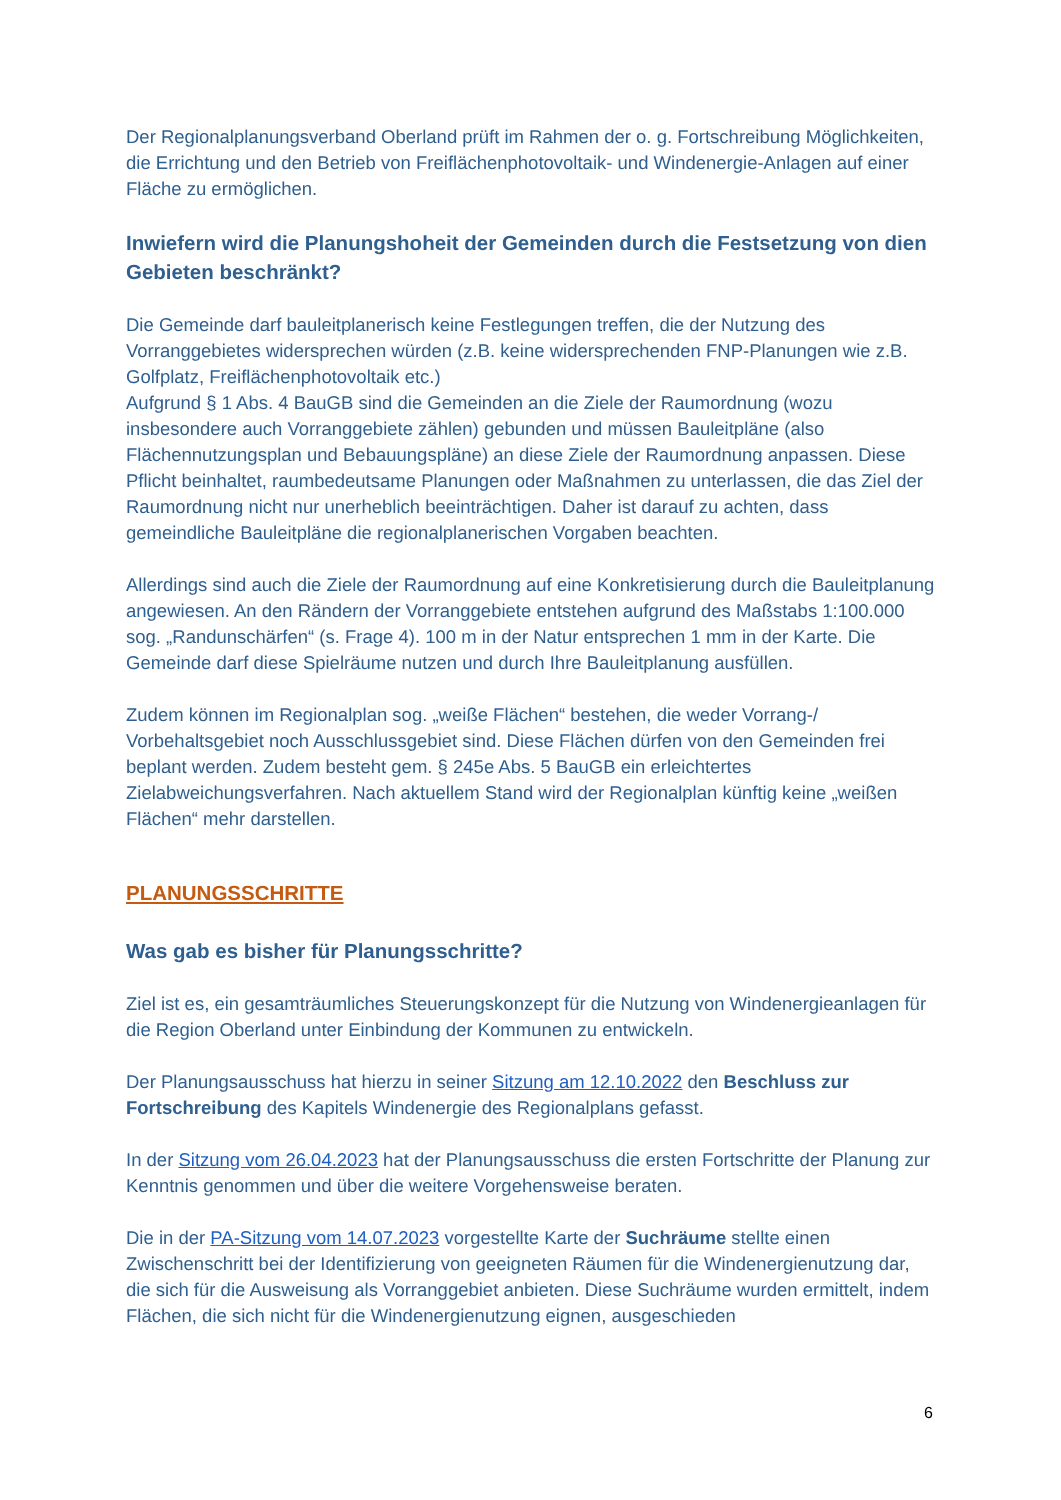Der Regionalplanungsverband Oberland prüft im Rahmen der o. g. Fortschreibung Möglichkeiten, die Errichtung und den Betrieb von Freiflächenphotovoltaik- und Windenergie-Anlagen auf einer Fläche zu ermöglichen.
Inwiefern wird die Planungshoheit der Gemeinden durch die Festsetzung von dien Gebieten beschränkt?
Die Gemeinde darf bauleitplanerisch keine Festlegungen treffen, die der Nutzung des Vorranggebietes widersprechen würden (z.B. keine widersprechenden FNP-Planungen wie z.B. Golfplatz, Freiflächenphotovoltaik etc.)
Aufgrund § 1 Abs. 4 BauGB sind die Gemeinden an die Ziele der Raumordnung (wozu insbesondere auch Vorranggebiete zählen) gebunden und müssen Bauleitpläne (also Flächennutzungsplan und Bebauungspläne) an diese Ziele der Raumordnung anpassen. Diese Pflicht beinhaltet, raumbedeutsame Planungen oder Maßnahmen zu unterlassen, die das Ziel der Raumordnung nicht nur unerheblich beeinträchtigen. Daher ist darauf zu achten, dass gemeindliche Bauleitpläne die regionalplanerischen Vorgaben beachten.
Allerdings sind auch die Ziele der Raumordnung auf eine Konkretisierung durch die Bauleitplanung angewiesen. An den Rändern der Vorranggebiete entstehen aufgrund des Maßstabs 1:100.000 sog. „Randunschärfen“ (s. Frage 4). 100 m in der Natur entsprechen 1 mm in der Karte. Die Gemeinde darf diese Spielräume nutzen und durch Ihre Bauleitplanung ausfüllen.
Zudem können im Regionalplan sog. „weiße Flächen“ bestehen, die weder Vorrang-/ Vorbehaltsgebiet noch Ausschlussgebiet sind. Diese Flächen dürfen von den Gemeinden frei beplant werden. Zudem besteht gem. § 245e Abs. 5 BauGB ein erleichtertes Zielabweichungsverfahren. Nach aktuellem Stand wird der Regionalplan künftig keine „weißen Flächen“ mehr darstellen.
PLANUNGSSCHRITTE
Was gab es bisher für Planungsschritte?
Ziel ist es, ein gesamträumliches Steuerungskonzept für die Nutzung von Windenergieanlagen für die Region Oberland unter Einbindung der Kommunen zu entwickeln.
Der Planungsausschuss hat hierzu in seiner Sitzung am 12.10.2022 den Beschluss zur Fortschreibung des Kapitels Windenergie des Regionalplans gefasst.
In der Sitzung vom 26.04.2023 hat der Planungsausschuss die ersten Fortschritte der Planung zur Kenntnis genommen und über die weitere Vorgehensweise beraten.
Die in der PA-Sitzung vom 14.07.2023 vorgestellte Karte der Suchräume stellte einen Zwischenschritt bei der Identifizierung von geeigneten Räumen für die Windenergienutzung dar, die sich für die Ausweisung als Vorranggebiet anbieten. Diese Suchräume wurden ermittelt, indem Flächen, die sich nicht für die Windenergienutzung eignen, ausgeschieden
6